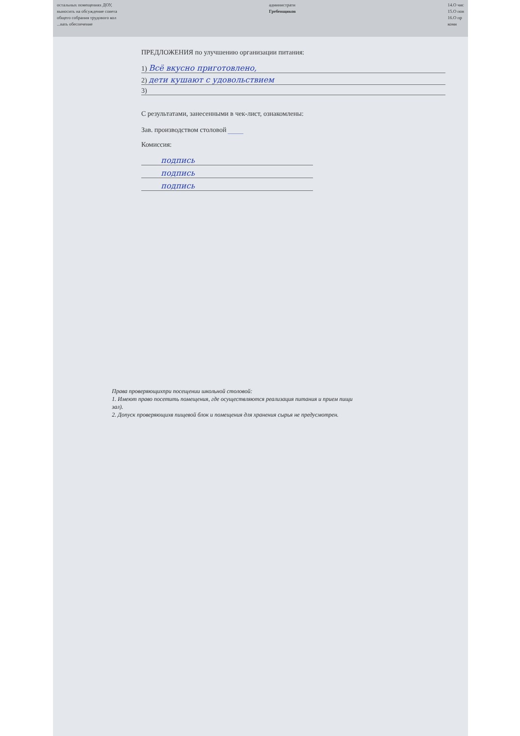остальных помещениях ДОУ,
выносить на обсуждение совета
общего собрания трудового кол
...вать обеспечение
администрати
Гребенщиков
14.О чис
15.О пов
16.О пр
коми
ПРЕДЛОЖЕНИЯ по улучшению организации питания:
1) Всё вкусно приготовлено,
2) дети кушают с удовольствием
3)
С результатами, занесенными в чек-лист, ознакомлены:
Зав. производством столовой ____
Комиссия:
подпись
подпись
подпись
Права проверяющихпри посещении школьной столовой:
1. Имеют право посетить помещения, где осуществляются реализация питания и прием пищи
зал).
2. Допуск проверяющихв пищевой блок и помещения для хранения сырья не предусмотрен.